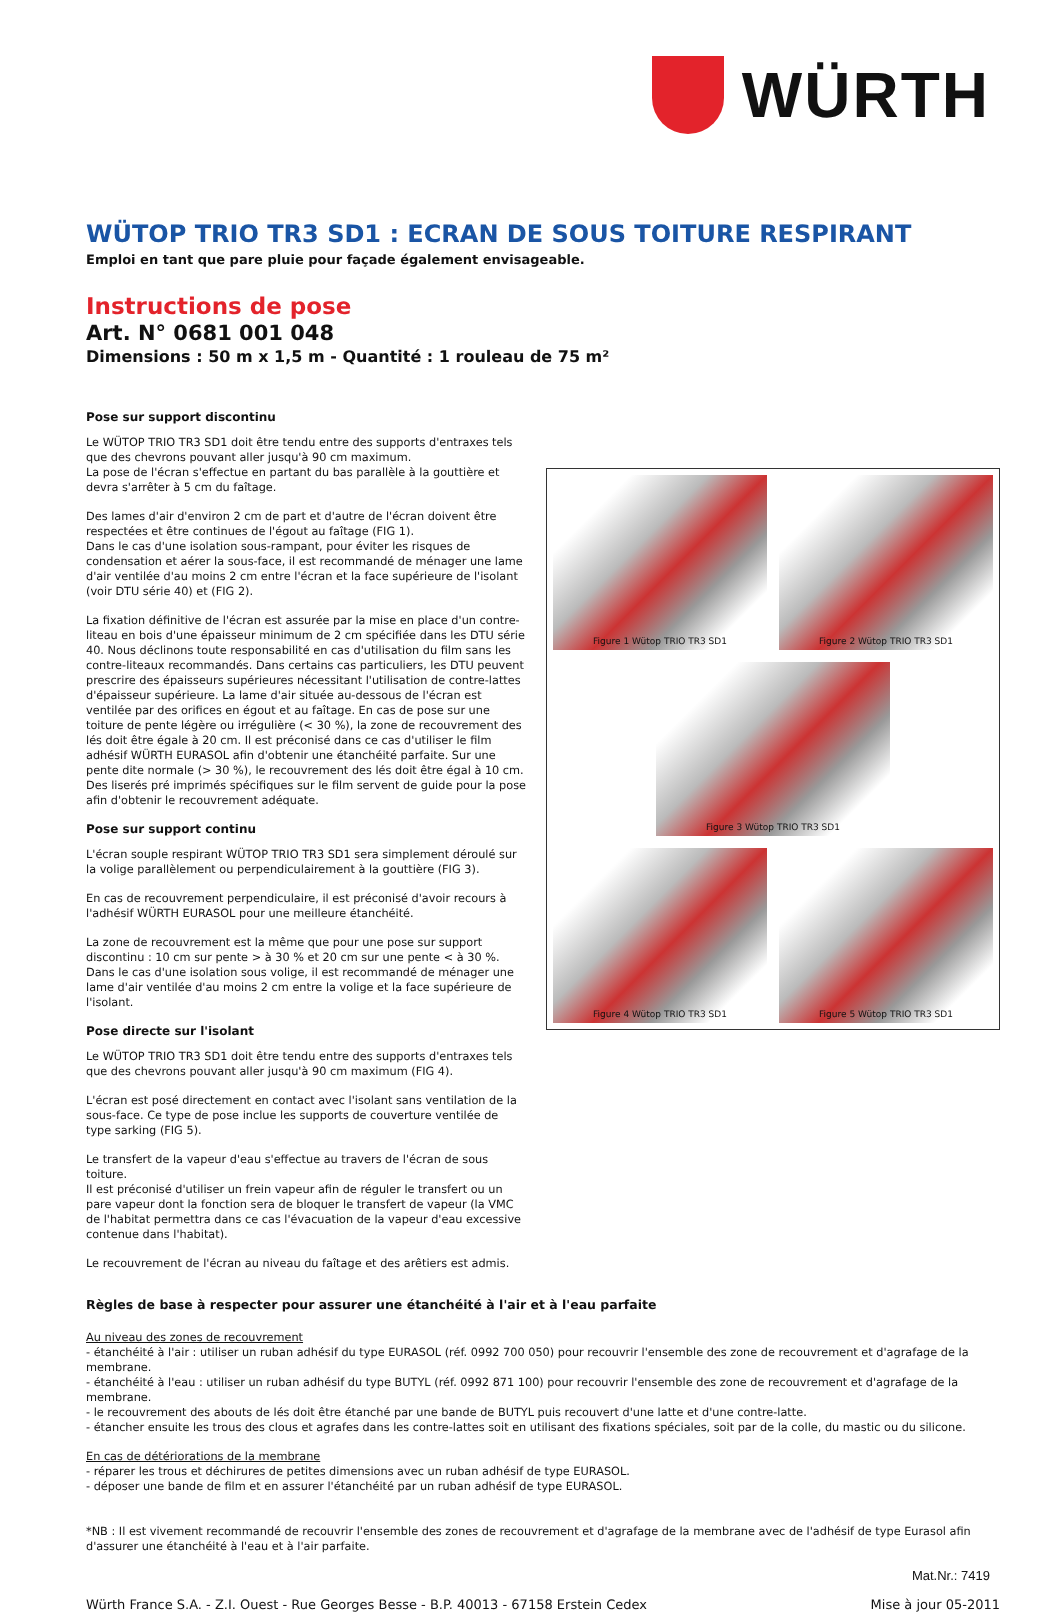WÜRTH
WÜTOP TRIO TR3 SD1 : ECRAN DE SOUS TOITURE RESPIRANT
Emploi en tant que pare pluie pour façade également envisageable.
Instructions de pose
Art. N° 0681 001 048
Dimensions : 50 m x 1,5 m - Quantité : 1 rouleau de 75 m²
Pose sur support discontinu
Le WÜTOP TRIO TR3 SD1 doit être tendu entre des supports d'entraxes tels que des chevrons pouvant aller jusqu'à 90 cm maximum.
La pose de l'écran s'effectue en partant du bas parallèle à la gouttière et devra s'arrêter à 5 cm du faîtage.
Des lames d'air d'environ 2 cm de part et d'autre de l'écran doivent être respectées et être continues de l'égout au faîtage (FIG 1).
Dans le cas d'une isolation sous-rampant, pour éviter les risques de condensation et aérer la sous-face, il est recommandé de ménager une lame d'air ventilée d'au moins 2 cm entre l'écran et la face supérieure de l'isolant (voir DTU série 40) et (FIG 2).
La fixation définitive de l'écran est assurée par la mise en place d'un contre-liteau en bois d'une épaisseur minimum de 2 cm spécifiée dans les DTU série 40. Nous déclinons toute responsabilité en cas d'utilisation du film sans les contre-liteaux recommandés. Dans certains cas particuliers, les DTU peuvent prescrire des épaisseurs supérieures nécessitant l'utilisation de contre-lattes d'épaisseur supérieure. La lame d'air située au-dessous de l'écran est ventilée par des orifices en égout et au faîtage. En cas de pose sur une toiture de pente légère ou irrégulière (< 30 %), la zone de recouvrement des lés doit être égale à 20 cm. Il est préconisé dans ce cas d'utiliser le film adhésif WÜRTH EURASOL afin d'obtenir une étanchéité parfaite. Sur une pente dite normale (> 30 %), le recouvrement des lés doit être égal à 10 cm. Des liserés pré imprimés spécifiques sur le film servent de guide pour la pose afin d'obtenir le recouvrement adéquate.
Pose sur support continu
L'écran souple respirant WÜTOP TRIO TR3 SD1 sera simplement déroulé sur la volige parallèlement ou perpendiculairement à la gouttière (FIG 3).
En cas de recouvrement perpendiculaire, il est préconisé d'avoir recours à l'adhésif WÜRTH EURASOL pour une meilleure étanchéité.
La zone de recouvrement est la même que pour une pose sur support discontinu : 10 cm sur pente > à 30 % et 20 cm sur une pente < à 30 %.
Dans le cas d'une isolation sous volige, il est recommandé de ménager une lame d'air ventilée d'au moins 2 cm entre la volige et la face supérieure de l'isolant.
Pose directe sur l'isolant
Le WÜTOP TRIO TR3 SD1 doit être tendu entre des supports d'entraxes tels que des chevrons pouvant aller jusqu'à 90 cm maximum (FIG 4).
L'écran est posé directement en contact avec l'isolant sans ventilation de la sous-face. Ce type de pose inclue les supports de couverture ventilée de type sarking (FIG 5).
Le transfert de la vapeur d'eau s'effectue au travers de l'écran de sous toiture.
Il est préconisé d'utiliser un frein vapeur afin de réguler le transfert ou un pare vapeur dont la fonction sera de bloquer le transfert de vapeur (la VMC de l'habitat permettra dans ce cas l'évacuation de la vapeur d'eau excessive contenue dans l'habitat).
Le recouvrement de l'écran au niveau du faîtage et des arêtiers est admis.
Figure 1 Wütop TRIO TR3 SD1
Figure 2 Wütop TRIO TR3 SD1
Figure 3 Wütop TRIO TR3 SD1
Figure 4 Wütop TRIO TR3 SD1
Figure 5 Wütop TRIO TR3 SD1
Règles de base à respecter pour assurer une étanchéité à l'air et à l'eau parfaite
Au niveau des zones de recouvrement
- étanchéité à l'air : utiliser un ruban adhésif du type EURASOL (réf. 0992 700 050) pour recouvrir l'ensemble des zone de recouvrement et d'agrafage de la membrane.
- étanchéité à l'eau : utiliser un ruban adhésif du type BUTYL (réf. 0992 871 100) pour recouvrir l'ensemble des zone de recouvrement et d'agrafage de la membrane.
- le recouvrement des abouts de lés doit être étanché par une bande de BUTYL puis recouvert d'une latte et d'une contre-latte.
- étancher ensuite les trous des clous et agrafes dans les contre-lattes soit en utilisant des fixations spéciales, soit par de la colle, du mastic ou du silicone.
En cas de détériorations de la membrane
- réparer les trous et déchirures de petites dimensions avec un ruban adhésif de type EURASOL.
- déposer une bande de film et en assurer l'étanchéité par un ruban adhésif de type EURASOL.
*NB : Il est vivement recommandé de recouvrir l'ensemble des zones de recouvrement et d'agrafage de la membrane avec de l'adhésif de type Eurasol afin d'assurer une étanchéité à l'eau et à l'air parfaite.
Mat.Nr.: 7419
Würth France S.A. - Z.I. Ouest - Rue Georges Besse - B.P. 40013 - 67158 Erstein Cedex Mise à jour 05-2011